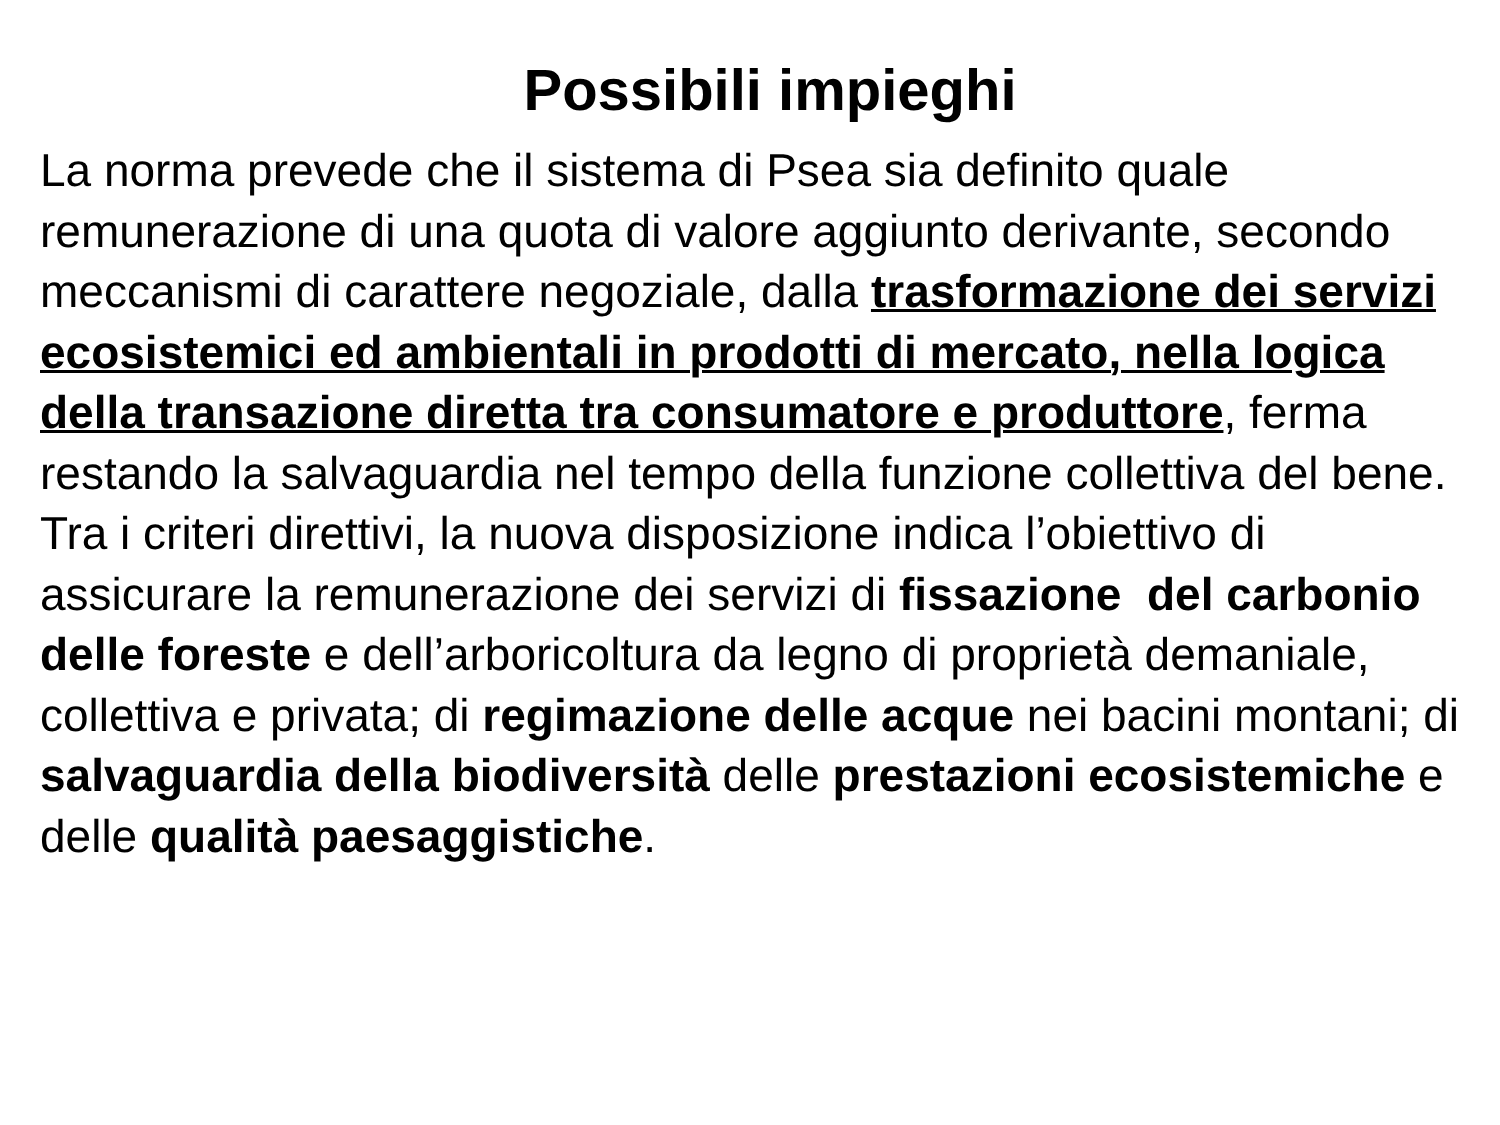Possibili impieghi
La norma prevede che il sistema di Psea sia definito quale remunerazione di una quota di valore aggiunto derivante, secondo meccanismi di carattere negoziale, dalla trasformazione dei servizi ecosistemici ed ambientali in prodotti di mercato, nella logica della transazione diretta tra consumatore e produttore, ferma restando la salvaguardia nel tempo della funzione collettiva del bene.
Tra i criteri direttivi, la nuova disposizione indica l’obiettivo di assicurare la remunerazione dei servizi di fissazione del carbonio delle foreste e dell’arboricoltura da legno di proprietà demaniale, collettiva e privata; di regimazione delle acque nei bacini montani; di salvaguardia della biodiversità delle prestazioni ecosistemiche e delle qualità paesaggistiche.